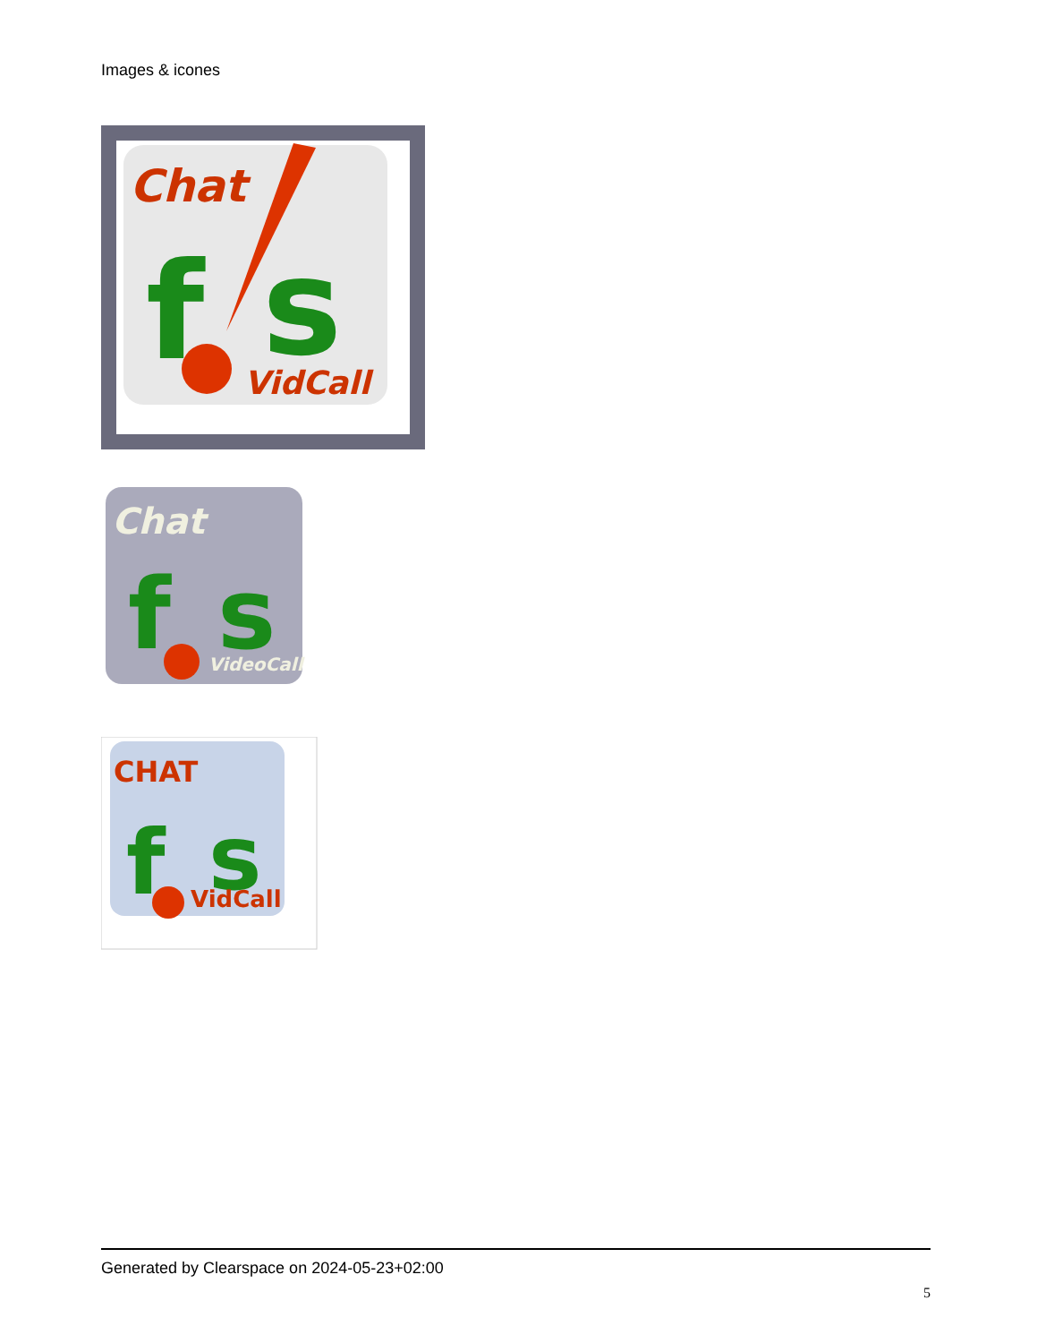Images & icones
Chat
f
s
VidCall
Chat
f
s
VideoCall
CHAT
f
s
VidCall
Generated by Clearspace on 2024-05-23+02:00
5